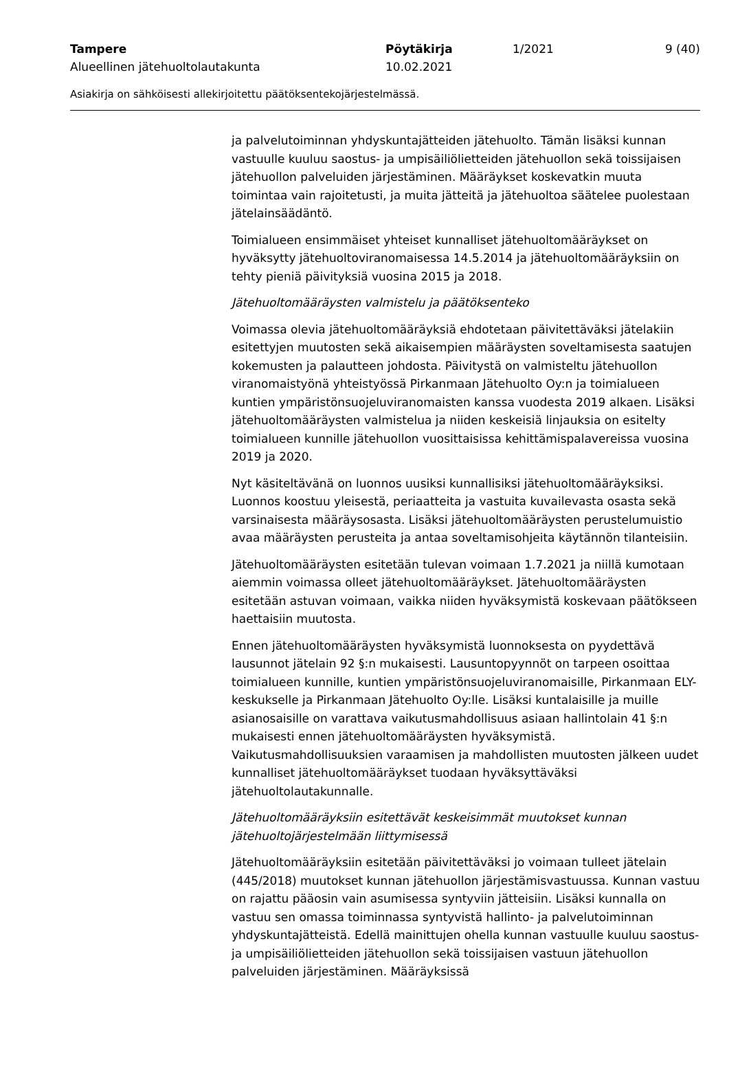Tampere Pöytäkirja 1/2021 9 (40)
Alueellinen jätehuoltolautakunta 10.02.2021
Asiakirja on sähköisesti allekirjoitettu päätöksentekojärjestelmässä.
ja palvelutoiminnan yhdyskuntajätteiden jätehuolto. Tämän lisäksi kunnan vastuulle kuuluu saostus- ja umpisäiliölietteiden jätehuollon sekä toissijaisen jätehuollon palveluiden järjestäminen. Määräykset koskevatkin muuta toimintaa vain rajoitetusti, ja muita jätteitä ja jätehuoltoa säätelee puolestaan jätelainsäädäntö.
Toimialueen ensimmäiset yhteiset kunnalliset jätehuoltomääräykset on hyväksytty jätehuoltoviranomaisessa 14.5.2014 ja jätehuoltomääräyksiin on tehty pieniä päivityksiä vuosina 2015 ja 2018.
Jätehuoltomääräysten valmistelu ja päätöksenteko
Voimassa olevia jätehuoltomääräyksiä ehdotetaan päivitettäväksi jätelakiin esitettyjen muutosten sekä aikaisempien määräysten soveltamisesta saatujen kokemusten ja palautteen johdosta. Päivitystä on valmisteltu jätehuollon viranomaistyönä yhteistyössä Pirkanmaan Jätehuolto Oy:n ja toimialueen kuntien ympäristönsuojeluviranomaisten kanssa vuodesta 2019 alkaen. Lisäksi jätehuoltomääräysten valmistelua ja niiden keskeisiä linjauksia on esitelty toimialueen kunnille jätehuollon vuosittaisissa kehittämispalavereissa vuosina 2019 ja 2020.
Nyt käsiteltävänä on luonnos uusiksi kunnallisiksi jätehuoltomääräyksiksi. Luonnos koostuu yleisestä, periaatteita ja vastuita kuvailevasta osasta sekä varsinaisesta määräysosasta. Lisäksi jätehuoltomääräysten perustelumuistio avaa määräysten perusteita ja antaa soveltamisohjeita käytännön tilanteisiin.
Jätehuoltomääräysten esitetään tulevan voimaan 1.7.2021 ja niillä kumotaan aiemmin voimassa olleet jätehuoltomääräykset. Jätehuoltomääräysten esitetään astuvan voimaan, vaikka niiden hyväksymistä koskevaan päätökseen haettaisiin muutosta.
Ennen jätehuoltomääräysten hyväksymistä luonnoksesta on pyydettävä lausunnot jätelain 92 §:n mukaisesti. Lausuntopyynnöt on tarpeen osoittaa toimialueen kunnille, kuntien ympäristönsuojeluviranomaisille, Pirkanmaan ELY-keskukselle ja Pirkanmaan Jätehuolto Oy:lle. Lisäksi kuntalaisille ja muille asianosaisille on varattava vaikutusmahdollisuus asiaan hallintolain 41 §:n mukaisesti ennen jätehuoltomääräysten hyväksymistä. Vaikutusmahdollisuuksien varaamisen ja mahdollisten muutosten jälkeen uudet kunnalliset jätehuoltomääräykset tuodaan hyväksyttäväksi jätehuoltolautakunnalle.
Jätehuoltomääräyksiin esitettävät keskeisimmät muutokset kunnan jätehuoltojärjestelmään liittymisessä
Jätehuoltomääräyksiin esitetään päivitettäväksi jo voimaan tulleet jätelain (445/2018) muutokset kunnan jätehuollon järjestämisvastuussa. Kunnan vastuu on rajattu pääosin vain asumisessa syntyviin jätteisiin. Lisäksi kunnalla on vastuu sen omassa toiminnassa syntyvistä hallinto- ja palvelutoiminnan yhdyskuntajätteistä. Edellä mainittujen ohella kunnan vastuulle kuuluu saostus- ja umpisäiliölietteiden jätehuollon sekä toissijaisen vastuun jätehuollon palveluiden järjestäminen. Määräyksissä